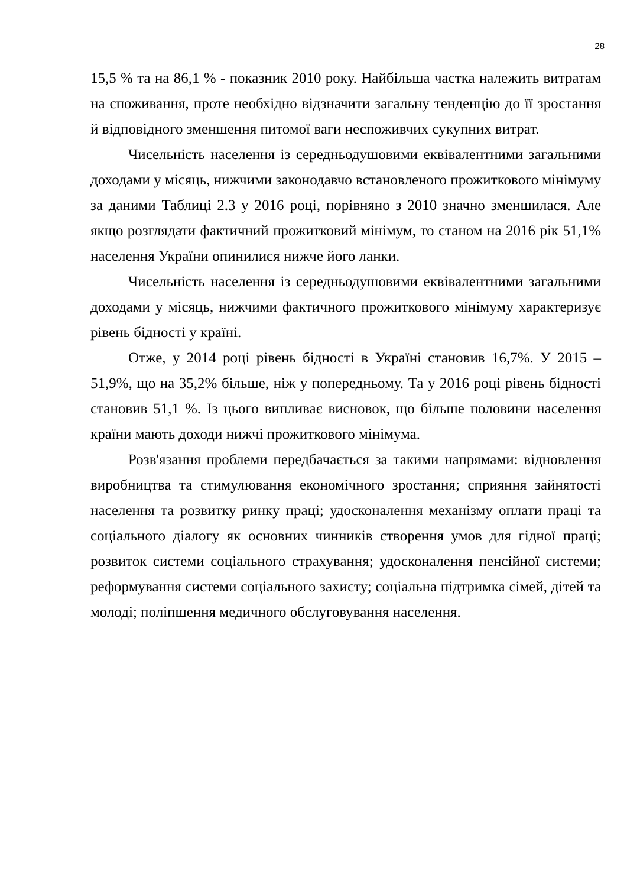28
15,5 % та на 86,1 % - показник 2010 року. Найбільша частка належить витратам на споживання, проте необхідно відзначити загальну тенденцію до її зростання й відповідного зменшення питомої ваги неспоживчих сукупних витрат.
Чисельність населення із середньодушовими еквівалентними загальними доходами у місяць, нижчими законодавчо встановленого прожиткового мінімуму за даними Таблиці 2.3 у 2016 році, порівняно з 2010 значно зменшилася. Але якщо розглядати фактичний прожитковий мінімум, то станом на 2016 рік 51,1% населення України опинилися нижче його ланки.
Чисельність населення із середньодушовими еквівалентними загальними доходами у місяць, нижчими фактичного прожиткового мінімуму характеризує рівень бідності у країні.
Отже, у 2014 році рівень бідності в Україні становив 16,7%. У 2015 – 51,9%, що на 35,2% більше, ніж у попередньому. Та у 2016 році рівень бідності становив 51,1 %. Із цього випливає висновок, що більше половини населення країни мають доходи нижчі прожиткового мінімума.
Розв'язання проблеми передбачається за такими напрямами: відновлення виробництва та стимулювання економічного зростання; сприяння зайнятості населення та розвитку ринку праці; удосконалення механізму оплати праці та соціального діалогу як основних чинників створення умов для гідної праці; розвиток системи соціального страхування; удосконалення пенсійної системи; реформування системи соціального захисту; соціальна підтримка сімей, дітей та молоді; поліпшення медичного обслуговування населення.